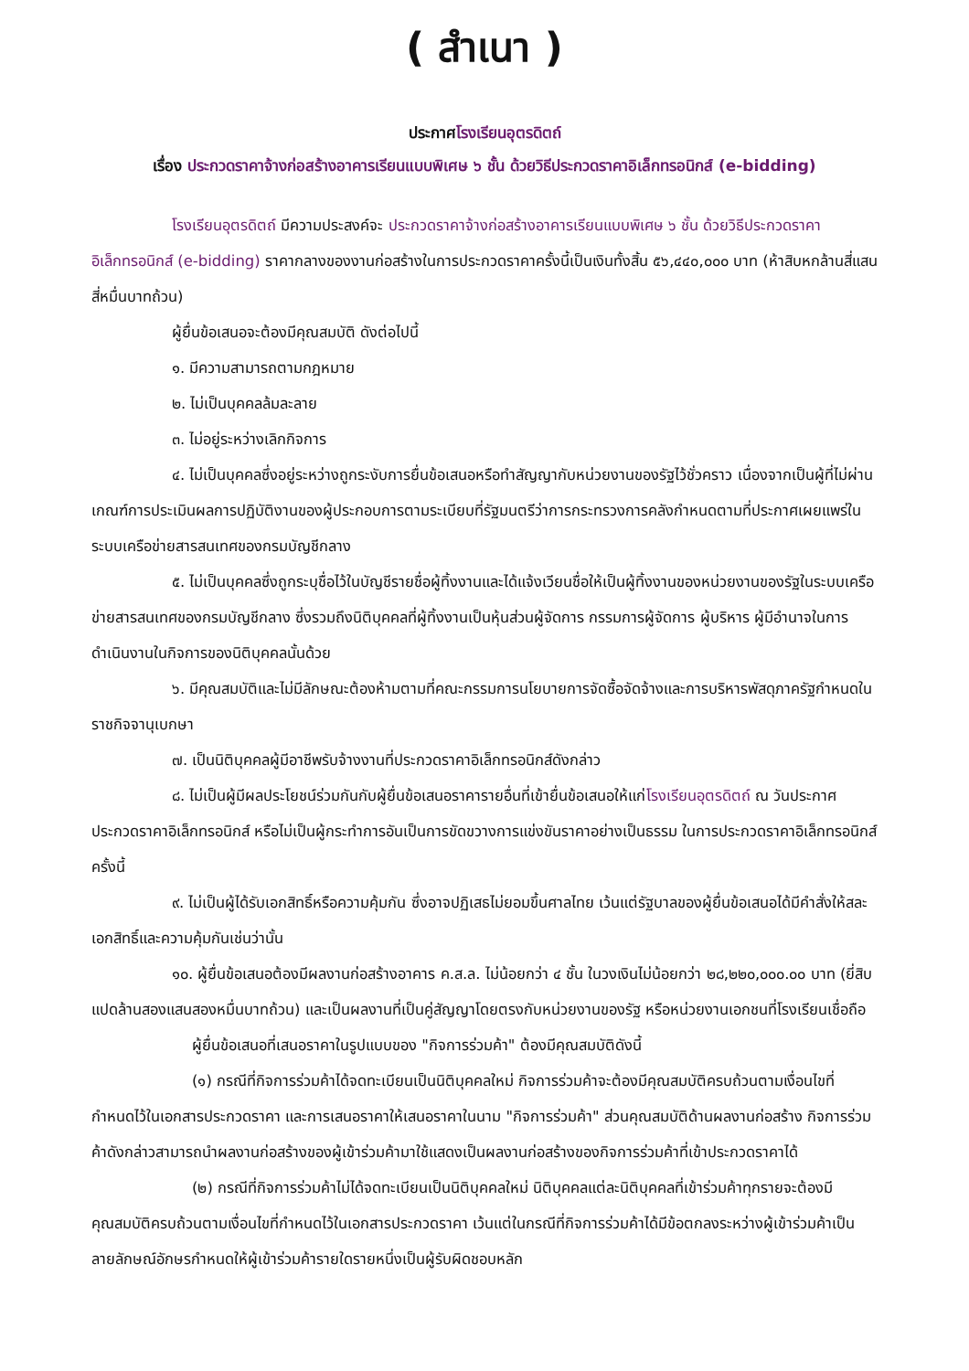( สำเนา )
ประกาศโรงเรียนอุตรดิตถ์
เรื่อง ประกวดราคาจ้างก่อสร้างอาคารเรียนแบบพิเศษ ๖ ชั้น ด้วยวิธีประกวดราคาอิเล็กทรอนิกส์ (e-bidding)
โรงเรียนอุตรดิตถ์ มีความประสงค์จะ ประกวดราคาจ้างก่อสร้างอาคารเรียนแบบพิเศษ ๖ ชั้น ด้วยวิธีประกวดราคาอิเล็กทรอนิกส์ (e-bidding) ราคากลางของงานก่อสร้างในการประกวดราคาครั้งนี้เป็นเงินทั้งสิ้น ๕๖,๔๔๐,๐๐๐ บาท (ห้าสิบหกล้านสี่แสนสี่หมื่นบาทถ้วน)
ผู้ยื่นข้อเสนอจะต้องมีคุณสมบัติ ดังต่อไปนี้
๑. มีความสามารถตามกฎหมาย
๒. ไม่เป็นบุคคลล้มละลาย
๓. ไม่อยู่ระหว่างเลิกกิจการ
๔. ไม่เป็นบุคคลซึ่งอยู่ระหว่างถูกระงับการยื่นข้อเสนอหรือทำสัญญากับหน่วยงานของรัฐไว้ชั่วคราว เนื่องจากเป็นผู้ที่ไม่ผ่านเกณฑ์การประเมินผลการปฏิบัติงานของผู้ประกอบการตามระเบียบที่รัฐมนตรีว่าการกระทรวงการคลังกำหนดตามที่ประกาศเผยแพร่ในระบบเครือข่ายสารสนเทศของกรมบัญชีกลาง
๕. ไม่เป็นบุคคลซึ่งถูกระบุชื่อไว้ในบัญชีรายชื่อผู้ทิ้งงานและได้แจ้งเวียนชื่อให้เป็นผู้ทิ้งงานของหน่วยงานของรัฐในระบบเครือข่ายสารสนเทศของกรมบัญชีกลาง ซึ่งรวมถึงนิติบุคคลที่ผู้ทิ้งงานเป็นหุ้นส่วนผู้จัดการ กรรมการผู้จัดการ ผู้บริหาร ผู้มีอำนาจในการดำเนินงานในกิจการของนิติบุคคลนั้นด้วย
๖. มีคุณสมบัติและไม่มีลักษณะต้องห้ามตามที่คณะกรรมการนโยบายการจัดซื้อจัดจ้างและการบริหารพัสดุภาครัฐกำหนดในราชกิจจานุเบกษา
๗. เป็นนิติบุคคลผู้มีอาชีพรับจ้างงานที่ประกวดราคาอิเล็กทรอนิกส์ดังกล่าว
๘. ไม่เป็นผู้มีผลประโยชน์ร่วมกันกับผู้ยื่นข้อเสนอราคารายอื่นที่เข้ายื่นข้อเสนอให้แก่โรงเรียนอุตรดิตถ์ ณ วันประกาศประกวดราคาอิเล็กทรอนิกส์ หรือไม่เป็นผู้กระทำการอันเป็นการขัดขวางการแข่งขันราคาอย่างเป็นธรรม ในการประกวดราคาอิเล็กทรอนิกส์ครั้งนี้
๙. ไม่เป็นผู้ได้รับเอกสิทธิ์หรือความคุ้มกัน ซึ่งอาจปฏิเสธไม่ยอมขึ้นศาลไทย เว้นแต่รัฐบาลของผู้ยื่นข้อเสนอได้มีคำสั่งให้สละเอกสิทธิ์และความคุ้มกันเช่นว่านั้น
๑๐. ผู้ยื่นข้อเสนอต้องมีผลงานก่อสร้างอาคาร ค.ส.ล. ไม่น้อยกว่า ๔ ชั้น ในวงเงินไม่น้อยกว่า ๒๘,๒๒๐,๐๐๐.๐๐ บาท (ยี่สิบแปดล้านสองแสนสองหมื่นบาทถ้วน) และเป็นผลงานที่เป็นคู่สัญญาโดยตรงกับหน่วยงานของรัฐ หรือหน่วยงานเอกชนที่โรงเรียนเชื่อถือ
ผู้ยื่นข้อเสนอที่เสนอราคาในรูปแบบของ "กิจการร่วมค้า" ต้องมีคุณสมบัติดังนี้
(๑) กรณีที่กิจการร่วมค้าได้จดทะเบียนเป็นนิติบุคคลใหม่ กิจการร่วมค้าจะต้องมีคุณสมบัติครบถ้วนตามเงื่อนไขที่กำหนดไว้ในเอกสารประกวดราคา และการเสนอราคาให้เสนอราคาในนาม "กิจการร่วมค้า" ส่วนคุณสมบัติด้านผลงานก่อสร้าง กิจการร่วมค้าดังกล่าวสามารถนำผลงานก่อสร้างของผู้เข้าร่วมค้ามาใช้แสดงเป็นผลงานก่อสร้างของกิจการร่วมค้าที่เข้าประกวดราคาได้
(๒) กรณีที่กิจการร่วมค้าไม่ได้จดทะเบียนเป็นนิติบุคคลใหม่ นิติบุคคลแต่ละนิติบุคคลที่เข้าร่วมค้าทุกรายจะต้องมีคุณสมบัติครบถ้วนตามเงื่อนไขที่กำหนดไว้ในเอกสารประกวดราคา เว้นแต่ในกรณีที่กิจการร่วมค้าได้มีข้อตกลงระหว่างผู้เข้าร่วมค้าเป็นลายลักษณ์อักษรกำหนดให้ผู้เข้าร่วมค้ารายใดรายหนึ่งเป็นผู้รับผิดชอบหลัก